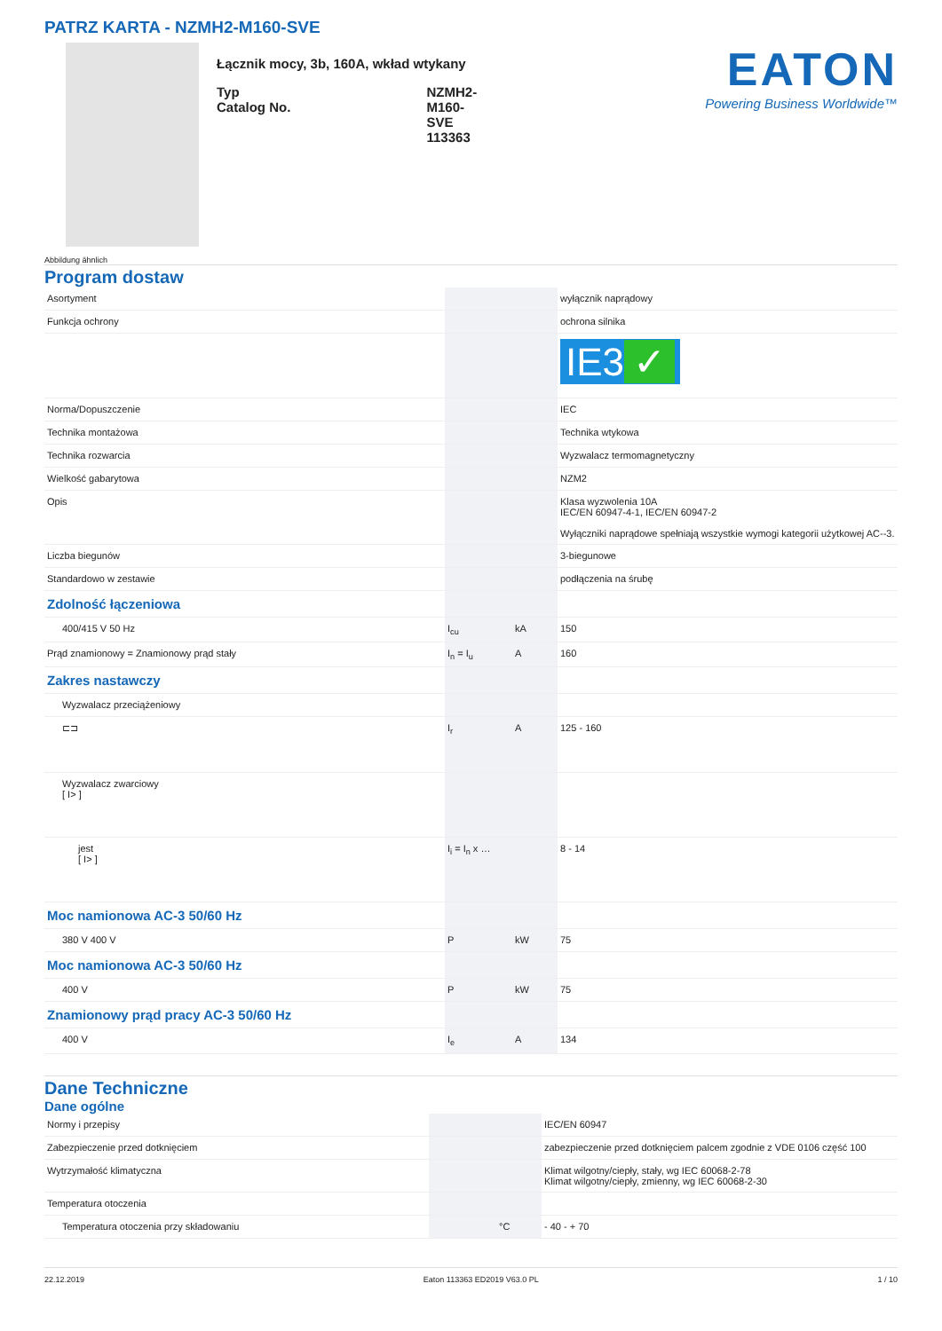PATRZ KARTA - NZMH2-M160-SVE
Abbildung ähnlich
Łącznik mocy, 3b, 160A, wkład wtykany
| Typ Catalog No. | NZMH2-M160-SVE 113363 |
EATON
Powering Business Worldwide™
Program dostaw
| Asortyment | | | wyłącznik naprądowy |
| Funkcja ochrony | | | ochrona silnika |
| | | | IE3 ✓ |
| Norma/Dopuszczenie | | | IEC |
| Technika montażowa | | | Technika wtykowa |
| Technika rozwarcia | | | Wyzwalacz termomagnetyczny |
| Wielkość gabarytowa | | | NZM2 |
| Opis | | | Klasa wyzwolenia 10A IEC/EN 60947-4-1, IEC/EN 60947-2 Wyłączniki naprądowe spełniają wszystkie wymogi kategorii użytkowej AC--3. |
| Liczba biegunów | | | 3-biegunowe |
| Standardowo w zestawie | | | podłączenia na śrubę |
| Zdolność łączeniowa | | | |
| 400/415 V 50 Hz | I<sub>cu</sub> | kA | 150 |
| Prąd znamionowy = Znamionowy prąd stały | I<sub>n</sub> = I<sub>u</sub> | A | 160 |
| Zakres nastawczy | | | |
| Wyzwalacz przeciążeniowy | | | |
| ⊏⊐ | I<sub>r</sub> | A | 125 - 160 |
| Wyzwalacz zwarciowy [ I> ] | | | |
| jest [ I> ] | I<sub>i</sub> = I<sub>n</sub> x … | | 8 - 14 |
| Moc namionowa AC-3 50/60 Hz | | | |
| 380 V 400 V | P | kW | 75 |
| Moc namionowa AC-3 50/60 Hz | | | |
| 400 V | P | kW | 75 |
| Znamionowy prąd pracy AC-3 50/60 Hz | | | |
| 400 V | I<sub>e</sub> | A | 134 |
Dane Techniczne
Dane ogólne
| Normy i przepisy | | | IEC/EN 60947 |
| Zabezpieczenie przed dotknięciem | | | zabezpieczenie przed dotknięciem palcem zgodnie z VDE 0106 część 100 |
| Wytrzymałość klimatyczna | | | Klimat wilgotny/ciepły, stały, wg IEC 60068-2-78 Klimat wilgotny/ciepły, zmienny, wg IEC 60068-2-30 |
| Temperatura otoczenia | | | |
| Temperatura otoczenia przy składowaniu | | °C | - 40 - + 70 |
22.12.2019 Eaton 113363 ED2019 V63.0 PL 1 / 10